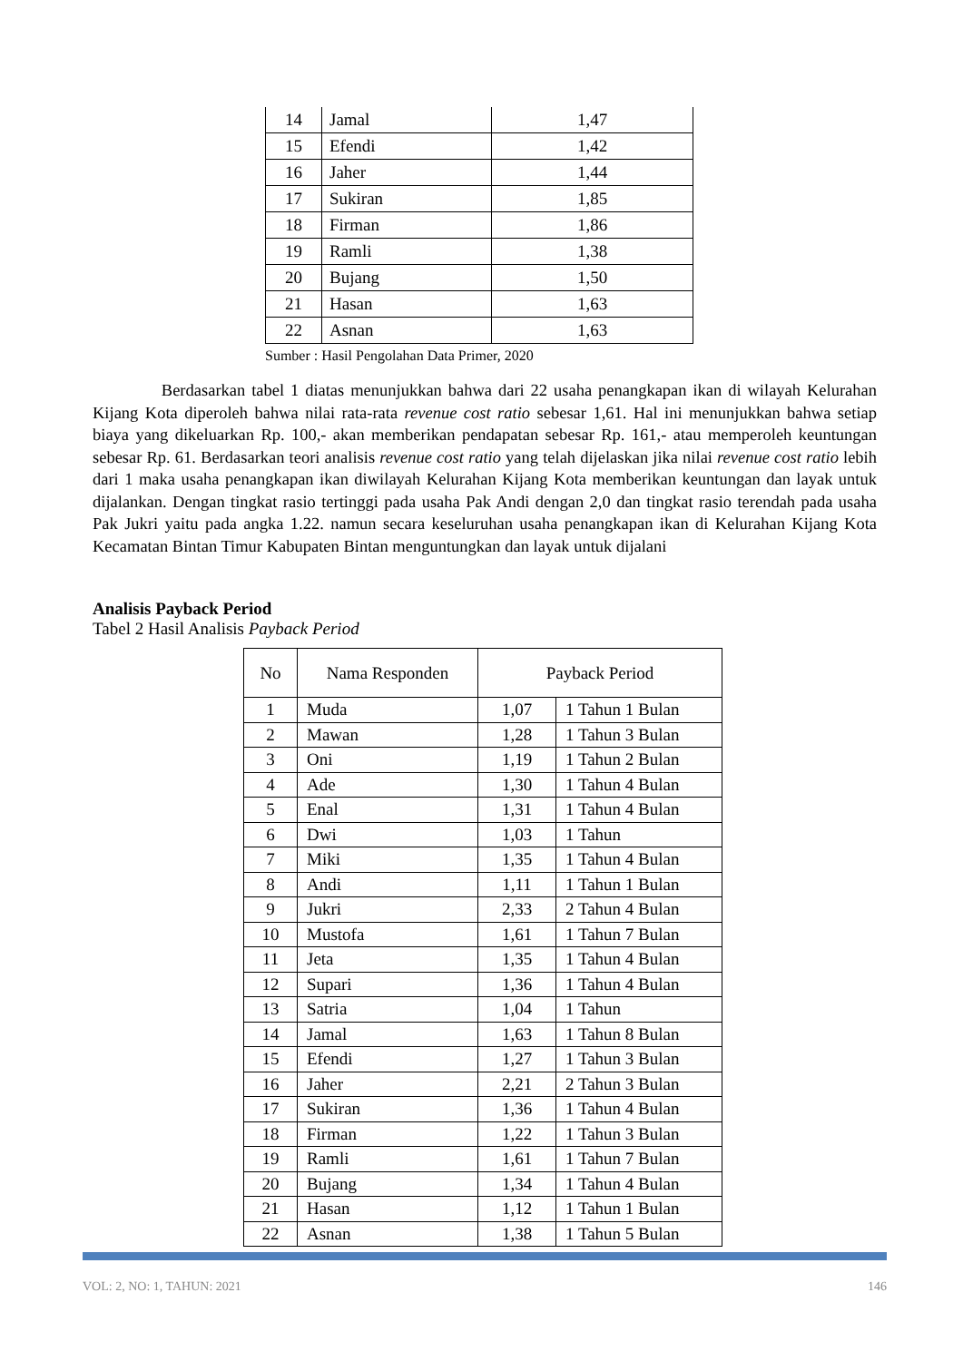| 14 | Jamal | 1,47 |
| 15 | Efendi | 1,42 |
| 16 | Jaher | 1,44 |
| 17 | Sukiran | 1,85 |
| 18 | Firman | 1,86 |
| 19 | Ramli | 1,38 |
| 20 | Bujang | 1,50 |
| 21 | Hasan | 1,63 |
| 22 | Asnan | 1,63 |
Sumber : Hasil Pengolahan Data Primer, 2020
Berdasarkan tabel 1 diatas menunjukkan bahwa dari 22 usaha penangkapan ikan di wilayah Kelurahan Kijang Kota diperoleh bahwa nilai rata-rata revenue cost ratio sebesar 1,61. Hal ini menunjukkan bahwa setiap biaya yang dikeluarkan Rp. 100,- akan memberikan pendapatan sebesar Rp. 161,- atau memperoleh keuntungan sebesar Rp. 61. Berdasarkan teori analisis revenue cost ratio yang telah dijelaskan jika nilai revenue cost ratio lebih dari 1 maka usaha penangkapan ikan diwilayah Kelurahan Kijang Kota memberikan keuntungan dan layak untuk dijalankan. Dengan tingkat rasio tertinggi pada usaha Pak Andi dengan 2,0 dan tingkat rasio terendah pada usaha Pak Jukri yaitu pada angka 1.22. namun secara keseluruhan usaha penangkapan ikan di Kelurahan Kijang Kota Kecamatan Bintan Timur Kabupaten Bintan menguntungkan dan layak untuk dijalani
Analisis Payback Period
Tabel 2 Hasil Analisis Payback Period
| No | Nama Responden | Payback Period | |
| 1 | Muda | 1,07 | 1 Tahun 1 Bulan |
| 2 | Mawan | 1,28 | 1 Tahun 3 Bulan |
| 3 | Oni | 1,19 | 1 Tahun 2 Bulan |
| 4 | Ade | 1,30 | 1 Tahun 4 Bulan |
| 5 | Enal | 1,31 | 1 Tahun 4 Bulan |
| 6 | Dwi | 1,03 | 1 Tahun |
| 7 | Miki | 1,35 | 1 Tahun 4 Bulan |
| 8 | Andi | 1,11 | 1 Tahun 1 Bulan |
| 9 | Jukri | 2,33 | 2 Tahun 4 Bulan |
| 10 | Mustofa | 1,61 | 1 Tahun 7 Bulan |
| 11 | Jeta | 1,35 | 1 Tahun 4 Bulan |
| 12 | Supari | 1,36 | 1 Tahun 4 Bulan |
| 13 | Satria | 1,04 | 1 Tahun |
| 14 | Jamal | 1,63 | 1 Tahun 8 Bulan |
| 15 | Efendi | 1,27 | 1 Tahun 3 Bulan |
| 16 | Jaher | 2,21 | 2 Tahun 3 Bulan |
| 17 | Sukiran | 1,36 | 1 Tahun 4 Bulan |
| 18 | Firman | 1,22 | 1 Tahun 3 Bulan |
| 19 | Ramli | 1,61 | 1 Tahun 7 Bulan |
| 20 | Bujang | 1,34 | 1 Tahun 4 Bulan |
| 21 | Hasan | 1,12 | 1 Tahun 1 Bulan |
| 22 | Asnan | 1,38 | 1 Tahun 5 Bulan |
VOL: 2, NO: 1, TAHUN: 2021 146